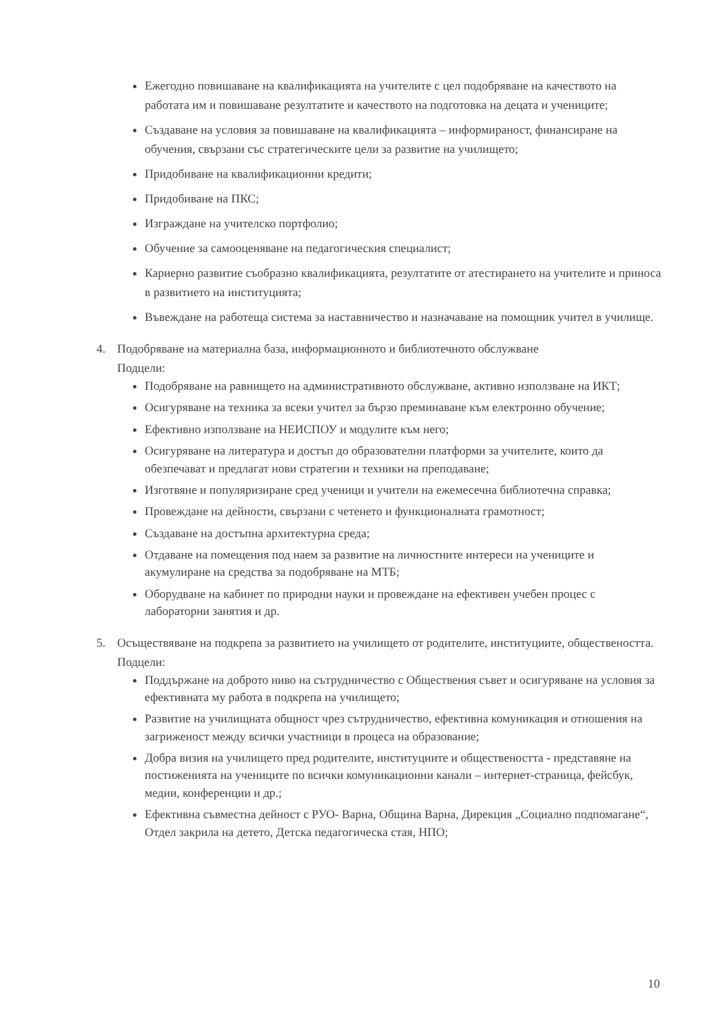Ежегодно повишаване на квалификацията на учителите с цел подобряване на качеството на работата им и повишаване резултатите и качеството на подготовка на децата и учениците;
Създаване на условия за повишаване на квалификацията – информираност, финансиране на обучения, свързани със стратегическите цели за развитие на училището;
Придобиване на квалификационни кредити;
Придобиване на ПКС;
Изграждане на учителско портфолио;
Обучение за самооценяване на педагогическия специалист;
Кариерно развитие съобразно квалификацията, резултатите от атестирането на учителите и приноса в развитието на институцията;
Въвеждане на работеща система за наставничество и назначаване на помощник учител в училище.
4. Подобряване на материална база, информационното и библиотечното обслужване
Подцели:
Подобряване на равнището на административното обслужване, активно използване на ИКТ;
Осигуряване на техника за всеки учител за бързо преминаване към електронно обучение;
Ефективно използване на НЕИСПОУ и модулите към него;
Осигуряване на литература и достъп до образователни платформи за учителите, които да обезпечават и предлагат нови стратегии и техники на преподаване;
Изготвяне и популяризиране сред ученици и учители на ежемесечна библиотечна справка;
Провеждане на дейности, свързани с четенето и функционалната грамотност;
Създаване на достъпна архитектурна среда;
Отдаване на помещения под наем за развитие на личностните интереси на учениците и акумулиране на средства за подобряване на МТБ;
Оборудване на кабинет по природни науки и провеждане на ефективен учебен процес с лабораторни занятия и др.
5. Осъществяване на подкрепа за развитието на училището от родителите, институциите, обществеността.
Подцели:
Поддържане на доброто ниво на сътрудничество с Обществения съвет и осигуряване на условия за ефективната му работа в подкрепа на училището;
Развитие на училищната общност чрез сътрудничество, ефективна комуникация и отношения на загриженост между всички участници в процеса на образование;
Добра визия на училището пред родителите, институциите и обществеността - представяне на постиженията на учениците по всички комуникационни канали – интернет-страница, фейсбук, медии, конференции и др.;
Ефективна съвместна дейност с РУО- Варна, Община Варна, Дирекция „Социално подпомагане“, Отдел закрила на детето, Детска педагогическа стая, НПО;
10